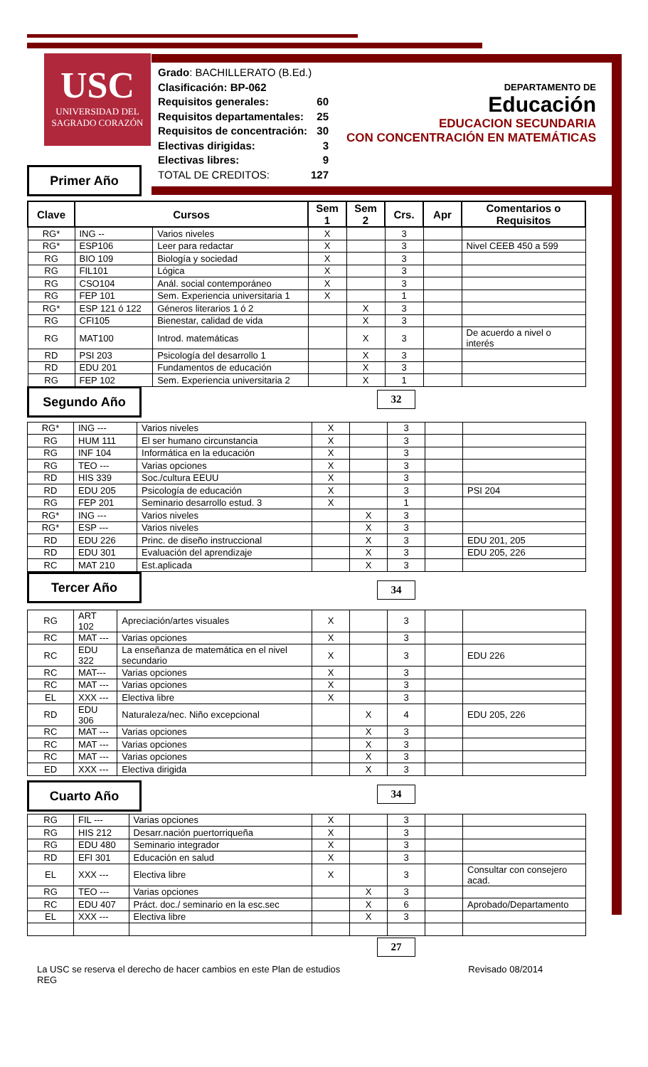USC
UNIVERSIDAD DEL
SAGRADO CORAZÓN
Grado: BACHILLERATO (B.Ed.)
Clasificación: BP-062
Requisitos generales: 60
Requisitos departamentales: 25
Requisitos de concentración: 30
Electivas dirigidas: 3
Electivas libres: 9
TOTAL DE CREDITOS: 127
DEPARTAMENTO DE
Educación
EDUCACION SECUNDARIA
CON CONCENTRACIÓN EN MATEMÁTICAS
Primer Año
| Clave | Cursos | | Sem 1 | Sem 2 | Crs. | Apr | Comentarios o Requisitos |
| RG* | ING -- | Varios niveles | X | | 3 | | |
| RG* | ESP106 | Leer para redactar | X | | 3 | | Nivel CEEB 450 a 599 |
| RG | BIO 109 | Biología y sociedad | X | | 3 | | |
| RG | FIL101 | Lógica | X | | 3 | | |
| RG | CSO104 | Anál. social contemporáneo | X | | 3 | | |
| RG | FEP 101 | Sem. Experiencia universitaria 1 | X | | 1 | | |
| RG* | ESP 121 ó 122 | Géneros literarios 1 ó 2 | | X | 3 | | |
| RG | CFI105 | Bienestar, calidad de vida | | X | 3 | | |
| RG | MAT100 | Introd. matemáticas | | X | 3 | | De acuerdo a nivel o interés |
| RD | PSI 203 | Psicología del desarrollo 1 | | X | 3 | | |
| RD | EDU 201 | Fundamentos de educación | | X | 3 | | |
| RG | FEP 102 | Sem. Experiencia universitaria 2 | | X | 1 | | |
32
Segundo Año
| RG* | ING --- | Varios niveles | X | | 3 | | |
| RG | HUM 111 | El ser humano circunstancia | X | | 3 | | |
| RG | INF 104 | Informática en la educación | X | | 3 | | |
| RG | TEO --- | Varias opciones | X | | 3 | | |
| RD | HIS 339 | Soc./cultura EEUU | X | | 3 | | |
| RD | EDU 205 | Psicología de educación | X | | 3 | | PSI 204 |
| RG | FEP 201 | Seminario desarrollo estud. 3 | X | | 1 | | |
| RG* | ING --- | Varios niveles | | X | 3 | | |
| RG* | ESP --- | Varios niveles | | X | 3 | | |
| RD | EDU 226 | Princ. de diseño instruccional | | X | 3 | | EDU 201, 205 |
| RD | EDU 301 | Evaluación del aprendizaje | | X | 3 | | EDU 205, 226 |
| RC | MAT 210 | Est.aplicada | | X | 3 | | |
Tercer Año
34
| RG | ART 102 | Apreciación/artes visuales | X | | 3 | | |
| RC | MAT --- | Varias opciones | X | | 3 | | |
| RC | EDU 322 | La enseñanza de matemática en el nivel secundario | X | | 3 | | EDU 226 |
| RC | MAT--- | Varias opciones | X | | 3 | | |
| RC | MAT --- | Varias opciones | X | | 3 | | |
| EL | XXX --- | Electiva libre | X | | 3 | | |
| RD | EDU 306 | Naturaleza/nec. Niño excepcional | | X | 4 | | EDU 205, 226 |
| RC | MAT --- | Varias opciones | | X | 3 | | |
| RC | MAT --- | Varias opciones | | X | 3 | | |
| RC | MAT --- | Varias opciones | | X | 3 | | |
| ED | XXX --- | Electiva dirigida | | X | 3 | | |
Cuarto Año
34
| RG | FIL --- | Varias opciones | X | | 3 | | |
| RG | HIS 212 | Desarr.nación puertorriqueña | X | | 3 | | |
| RG | EDU 480 | Seminario integrador | X | | 3 | | |
| RD | EFI 301 | Educación en salud | X | | 3 | | |
| EL | XXX --- | Electiva libre | X | | 3 | | Consultar con consejero acad. |
| RG | TEO --- | Varias opciones | | X | 3 | | |
| RC | EDU 407 | Práct. doc./ seminario en la esc.sec | | X | 6 | | Aprobado/Departamento |
| EL | XXX --- | Electiva libre | | X | 3 | | |
27
La USC se reserva el derecho de hacer cambios en este Plan de estudios Revisado 08/2014
REG